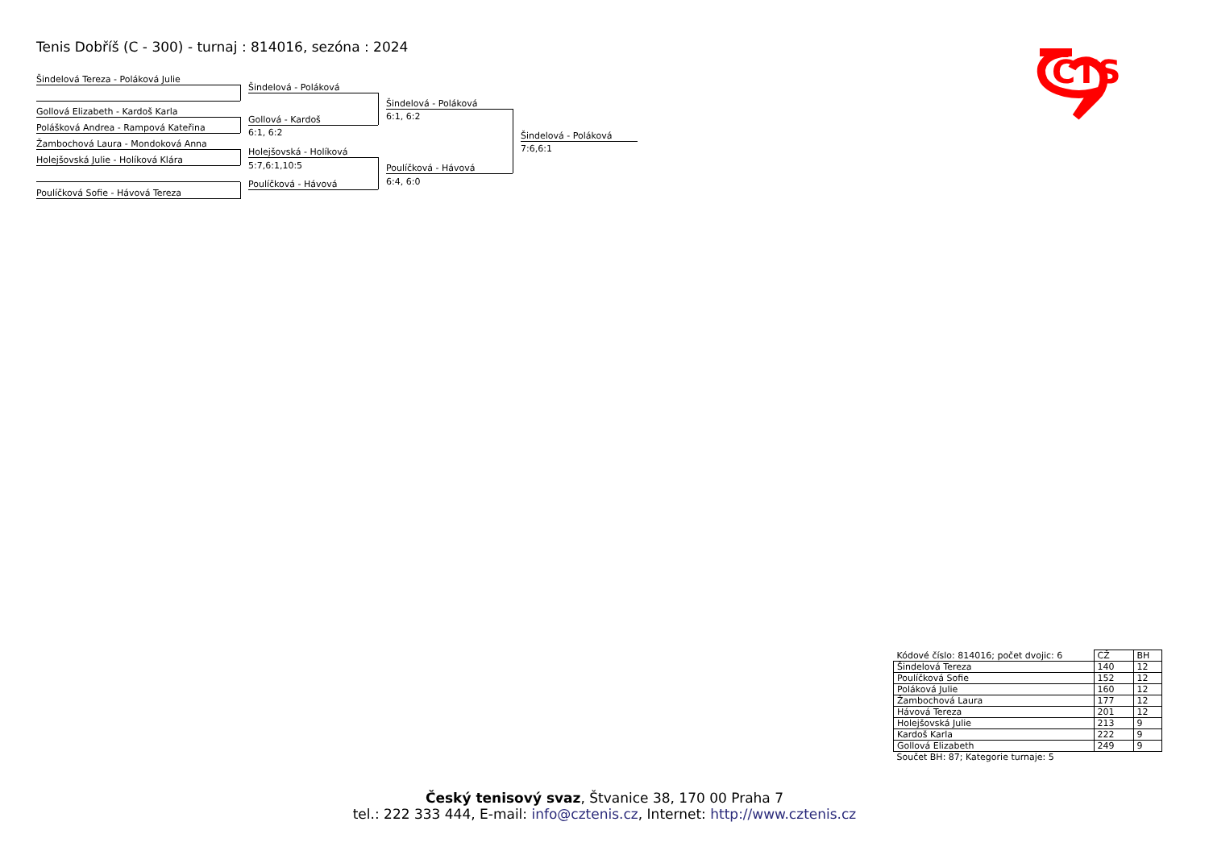Tenis Dobříš (C - 300) - turnaj : 814016, sezóna : 2024
Šindelová Tereza - Poláková Julie
Gollová Elizabeth - Kardoš Karla
Polášková Andrea - Rampová Kateřina
Žambochová Laura - Mondoková Anna
Holejšovská Julie - Holíková Klára
Poulíčková Sofie - Hávová Tereza
Šindelová - Poláková
Gollová - Kardoš
6:1, 6:2
Holejšovská - Holíková
5:7,6:1,10:5
Poulíčková - Hávová
Šindelová - Poláková
6:1, 6:2
Poulíčková - Hávová
6:4, 6:0
Šindelová - Poláková
7:6,6:1
ČTS
| Kódové číslo: 814016; počet dvojic: 6 | CŽ | BH |
| Šindelová Tereza | 140 | 12 |
| Poulíčková Sofie | 152 | 12 |
| Poláková Julie | 160 | 12 |
| Žambochová Laura | 177 | 12 |
| Hávová Tereza | 201 | 12 |
| Holejšovská Julie | 213 | 9 |
| Kardoš Karla | 222 | 9 |
| Gollová Elizabeth | 249 | 9 |
| Součet BH: 87; Kategorie turnaje: 5 | | |
Český tenisový svaz, Štvanice 38, 170 00 Praha 7
tel.: 222 333 444, E-mail: info@cztenis.cz, Internet: http://www.cztenis.cz